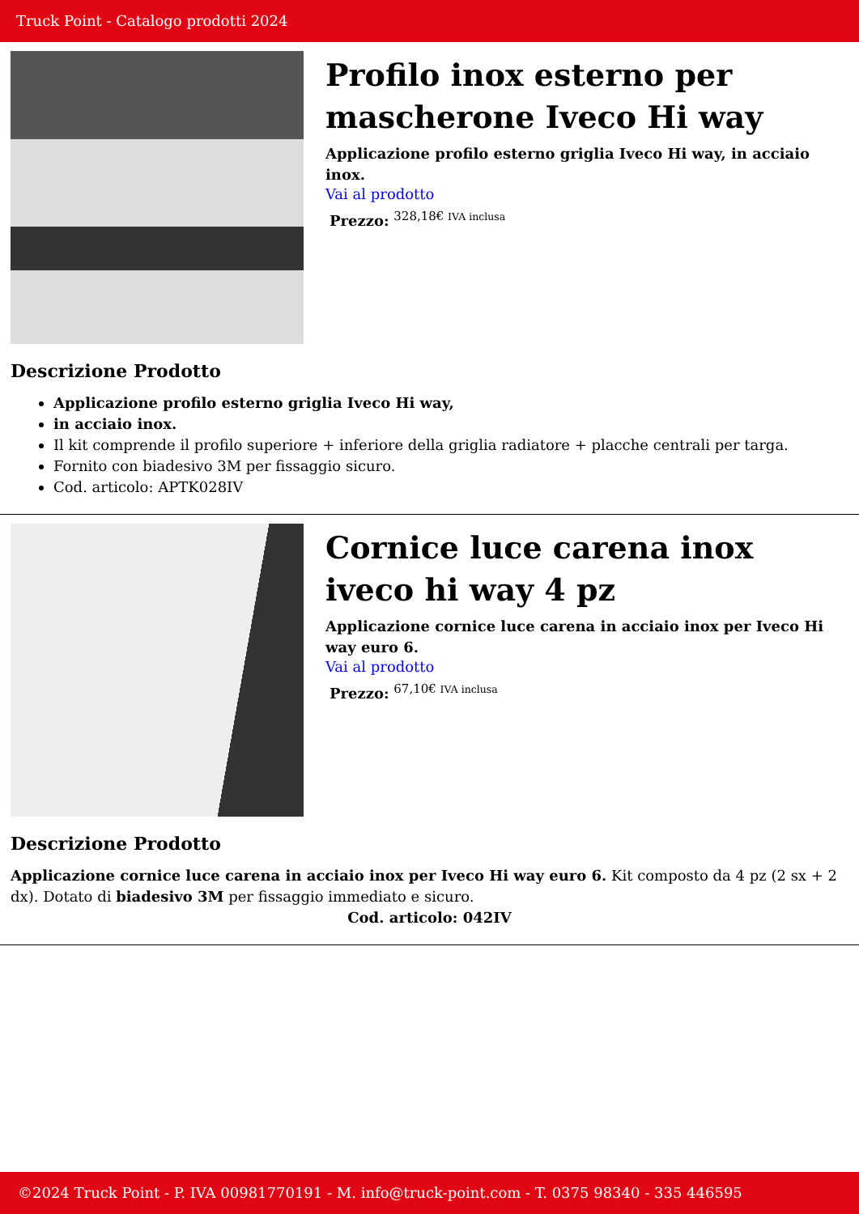Truck Point - Catalogo prodotti 2024
Profilo inox esterno per mascherone Iveco Hi way
Applicazione profilo esterno griglia Iveco Hi way, in acciaio inox.
Vai al prodotto
Prezzo: <sup>328,18€ IVA inclusa</sup>
Descrizione Prodotto
Applicazione profilo esterno griglia Iveco Hi way,
in acciaio inox.
Il kit comprende il profilo superiore + inferiore della griglia radiatore + placche centrali per targa.
Fornito con biadesivo 3M per fissaggio sicuro.
Cod. articolo: APTK028IV
Cornice luce carena inox iveco hi way 4 pz
Applicazione cornice luce carena in acciaio inox per Iveco Hi way euro 6.
Vai al prodotto
Prezzo: <sup>67,10€ IVA inclusa</sup>
Descrizione Prodotto
Applicazione cornice luce carena in acciaio inox per Iveco Hi way euro 6. Kit composto da 4 pz (2 sx + 2 dx). Dotato di biadesivo 3M per fissaggio immediato e sicuro.
Cod. articolo: 042IV
©2024 Truck Point - P. IVA 00981770191 - M. info@truck-point.com - T. 0375 98340 - 335 446595